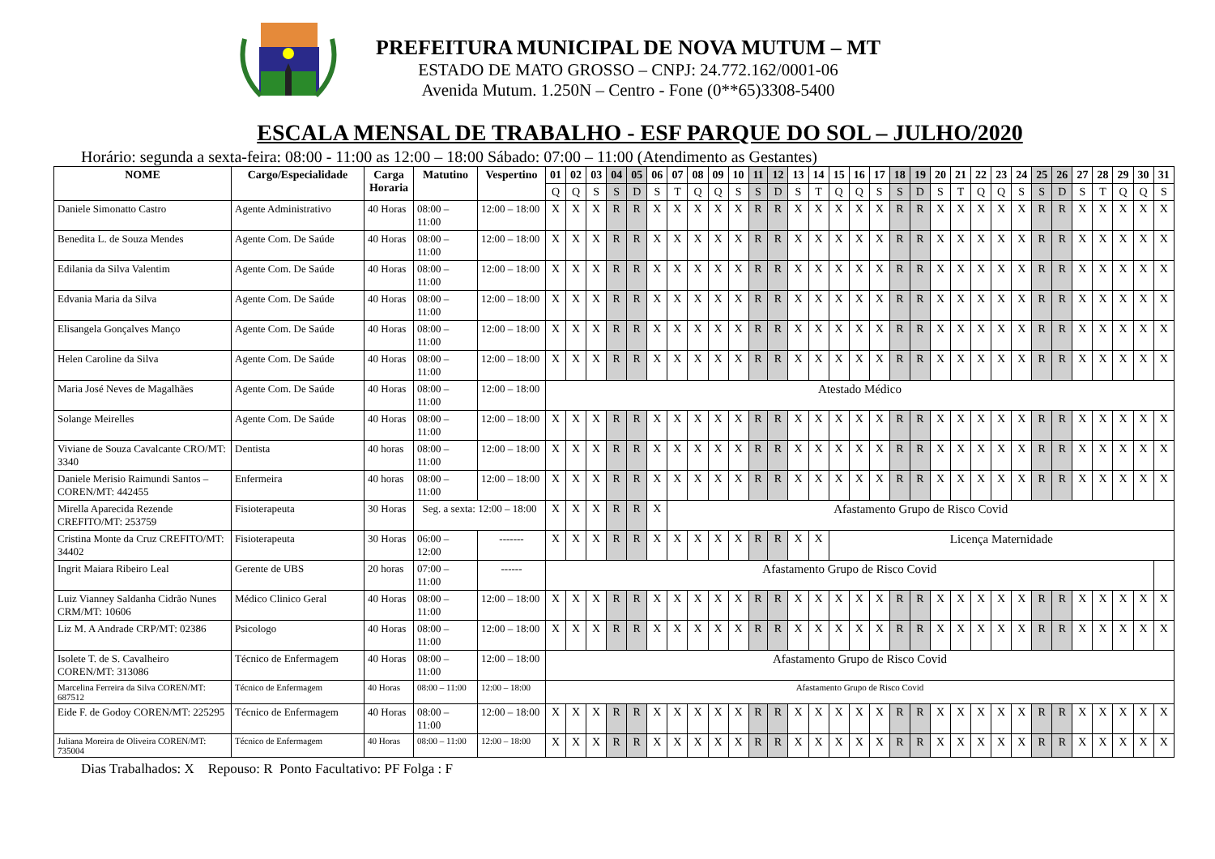PREFEITURA MUNICIPAL DE NOVA MUTUM – MT
ESTADO DE MATO GROSSO – CNPJ: 24.772.162/0001-06
Avenida Mutum. 1.250N – Centro - Fone (0**65)3308-5400
ESCALA MENSAL DE TRABALHO - ESF PARQUE DO SOL – JULHO/2020
Horário: segunda a sexta-feira: 08:00 - 11:00 as 12:00 – 18:00 Sábado: 07:00 – 11:00 (Atendimento as Gestantes)
| NOME | Cargo/Especialidade | Carga Horaria | Matutino | Vespertino | 01 | 02 | 03 | 04 | 05 | 06 | 07 | 08 | 09 | 10 | 11 | 12 | 13 | 14 | 15 | 16 | 17 | 18 | 19 | 20 | 21 | 22 | 23 | 24 | 25 | 26 | 27 | 28 | 29 | 30 | 31 |
| --- | --- | --- | --- | --- | --- | --- | --- | --- | --- | --- | --- | --- | --- | --- | --- | --- | --- | --- | --- | --- | --- | --- | --- | --- | --- | --- | --- | --- | --- | --- | --- | --- | --- | --- | --- |
| | | | | | Q | Q | S | S | D | S | T | Q | Q | S | S | D | S | T | Q | Q | S | S | D | S | T | Q | Q | S | S | D | S | T | Q | Q | S |
| Daniele Simonatto Castro | Agente Administrativo | 40 Horas | 08:00 – 11:00 | 12:00 – 18:00 | X | X | X | R | R | X | X | X | X | X | R | R | X | X | X | X | X | R | R | X | X | X | X | X | R | R | X | X | X | X | X |
| Benedita L. de Souza Mendes | Agente Com. De Saúde | 40 Horas | 08:00 – 11:00 | 12:00 – 18:00 | X | X | X | R | R | X | X | X | X | X | R | R | X | X | X | X | X | R | R | X | X | X | X | X | R | R | X | X | X | X | X |
| Edilania da Silva Valentim | Agente Com. De Saúde | 40 Horas | 08:00 – 11:00 | 12:00 – 18:00 | X | X | X | R | R | X | X | X | X | X | R | R | X | X | X | X | X | R | R | X | X | X | X | X | R | R | X | X | X | X | X |
| Edvania Maria da Silva | Agente Com. De Saúde | 40 Horas | 08:00 – 11:00 | 12:00 – 18:00 | X | X | X | R | R | X | X | X | X | X | R | R | X | X | X | X | X | R | R | X | X | X | X | X | R | R | X | X | X | X | X |
| Elisangela Gonçalves Manço | Agente Com. De Saúde | 40 Horas | 08:00 – 11:00 | 12:00 – 18:00 | X | X | X | R | R | X | X | X | X | X | R | R | X | X | X | X | X | R | R | X | X | X | X | X | R | R | X | X | X | X | X |
| Helen Caroline da Silva | Agente Com. De Saúde | 40 Horas | 08:00 – 11:00 | 12:00 – 18:00 | X | X | X | R | R | X | X | X | X | X | R | R | X | X | X | X | X | R | R | X | X | X | X | X | R | R | X | X | X | X | X |
| Maria José Neves de Magalhães | Agente Com. De Saúde | 40 Horas | 08:00 – 11:00 | 12:00 – 18:00 | Atestado Médico | | | | | | | | | | | | | | | | | | | | | | | | | | | | | | |
| Solange Meirelles | Agente Com. De Saúde | 40 Horas | 08:00 – 11:00 | 12:00 – 18:00 | X | X | X | R | R | X | X | X | X | X | R | R | X | X | X | X | X | R | R | X | X | X | X | X | R | R | X | X | X | X | X |
| Viviane de Souza Cavalcante CRO/MT: 3340 | Dentista | 40 horas | 08:00 – 11:00 | 12:00 – 18:00 | X | X | X | R | R | X | X | X | X | X | R | R | X | X | X | X | X | R | R | X | X | X | X | X | R | R | X | X | X | X | X |
| Daniele Merisio Raimundi Santos – COREN/MT: 442455 | Enfermeira | 40 horas | 08:00 – 11:00 | 12:00 – 18:00 | X | X | X | R | R | X | X | X | X | X | R | R | X | X | X | X | X | R | R | X | X | X | X | X | R | R | X | X | X | X | X |
| Mirella Aparecida Rezende CREFITO/MT: 253759 | Fisioterapeuta | 30 Horas | Seg. a sexta: 12:00 – 18:00 | | X | X | X | R | R | X | Afastamento Grupo de Risco Covid | | | | | | | | | | | | | | | | | | | | | | | | |
| Cristina Monte da Cruz CREFITO/MT: 34402 | Fisioterapeuta | 30 Horas | 06:00 – 12:00 | ------- | X | X | X | R | R | X | X | X | X | X | R | R | X | X | Licença Maternidade | | | | | | | | | | | | | | | | |
| Ingrit Maiara Ribeiro Leal | Gerente de UBS | 20 horas | 07:00 – 11:00 | ------ | Afastamento Grupo de Risco Covid | | | | | | | | | | | | | | | | | | | | | | | | | | | | | | |
| Luiz Vianney Saldanha Cidrão Nunes CRM/MT: 10606 | Médico Clinico Geral | 40 Horas | 08:00 – 11:00 | 12:00 – 18:00 | X | X | X | R | R | X | X | X | X | X | R | R | X | X | X | X | X | R | R | X | X | X | X | X | R | R | X | X | X | X | X |
| Liz M. A Andrade CRP/MT: 02386 | Psicologo | 40 Horas | 08:00 – 11:00 | 12:00 – 18:00 | X | X | X | R | R | X | X | X | X | X | R | R | X | X | X | X | X | R | R | X | X | X | X | X | R | R | X | X | X | X | X |
| Isolete T. de S. Cavalheiro COREN/MT: 313086 | Técnico de Enfermagem | 40 Horas | 08:00 – 11:00 | 12:00 – 18:00 | Afastamento Grupo de Risco Covid | | | | | | | | | | | | | | | | | | | | | | | | | | | | | | |
| Marcelina Ferreira da Silva COREN/MT: 687512 | Técnico de Enfermagem | 40 Horas | 08:00 – 11:00 | 12:00 – 18:00 | Afastamento Grupo de Risco Covid | | | | | | | | | | | | | | | | | | | | | | | | | | | | | | |
| Eide F. de Godoy COREN/MT: 225295 | Técnico de Enfermagem | 40 Horas | 08:00 – 11:00 | 12:00 – 18:00 | X | X | X | R | R | X | X | X | X | X | R | R | X | X | X | X | X | R | R | X | X | X | X | X | R | R | X | X | X | X | X |
| Juliana Moreira de Oliveira COREN/MT: 735004 | Técnico de Enfermagem | 40 Horas | 08:00 – 11:00 | 12:00 – 18:00 | X | X | X | R | R | X | X | X | X | X | R | R | X | X | X | X | X | R | R | X | X | X | X | X | R | R | X | X | X | X | X |
Dias Trabalhados: X Repouso: R Ponto Facultativo: PF Folga : F